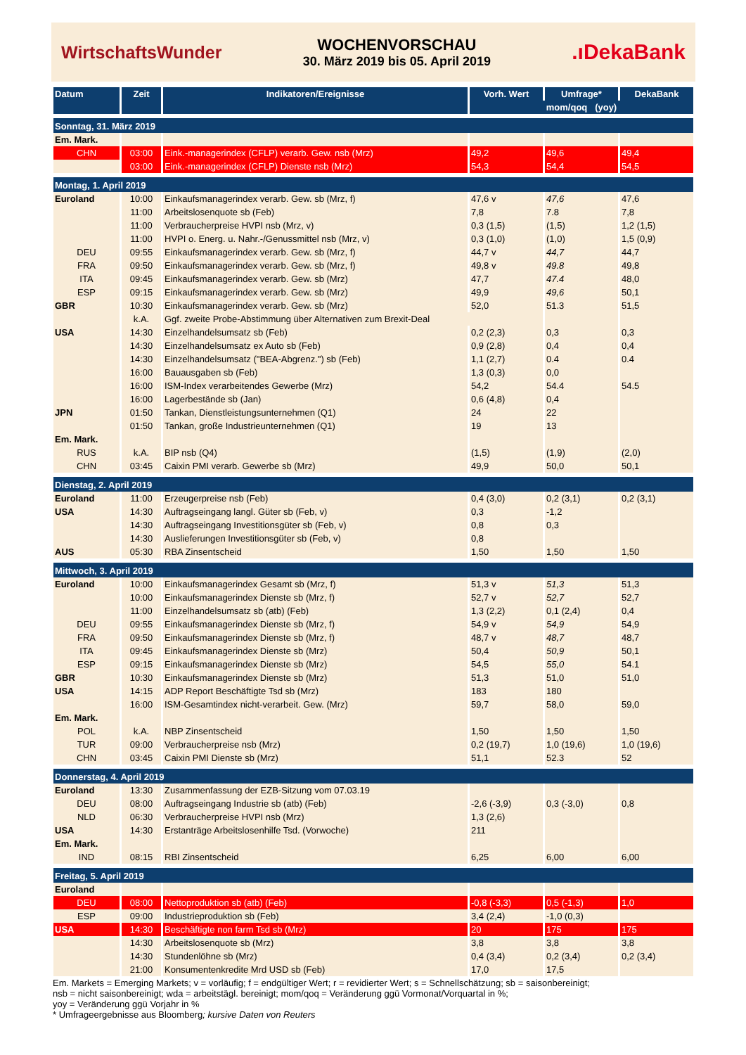WirtschaftsWunder
WOCHENVORSCHAU
30. März 2019 bis 05. April 2019
.ıDekaBank
| Datum | Zeit | Indikatoren/Ereignisse | Vorh. Wert | Umfrage* | DekaBank |
| --- | --- | --- | --- | --- | --- |
| | | | mom/qoq (yoy) | | |
| Sonntag, 31. März 2019 | | | | | |
| Em. Mark. | | | | | |
| CHN | 03:00 | Eink.-managerindex (CFLP) verarb. Gew. nsb (Mrz) | 49,2 | 49,6 | 49,4 |
| | 03:00 | Eink.-managerindex (CFLP) Dienste nsb (Mrz) | 54,3 | 54,4 | 54,5 |
| Montag, 1. April 2019 | | | | | |
| Euroland | 10:00 | Einkaufsmanagerindex verarb. Gew. sb (Mrz, f) | 47,6 v | 47,6 | 47,6 |
| | 11:00 | Arbeitslosenquote sb (Feb) | 7,8 | 7.8 | 7,8 |
| | 11:00 | Verbraucherpreise HVPI nsb (Mrz, v) | 0,3 (1,5) | (1,5) | 1,2 (1,5) |
| | 11:00 | HVPI o. Energ. u. Nahr.-/Genussmittel nsb (Mrz, v) | 0,3 (1,0) | (1,0) | 1,5 (0,9) |
| DEU | 09:55 | Einkaufsmanagerindex verarb. Gew. sb (Mrz, f) | 44,7 v | 44,7 | 44,7 |
| FRA | 09:50 | Einkaufsmanagerindex verarb. Gew. sb (Mrz, f) | 49,8 v | 49.8 | 49,8 |
| ITA | 09:45 | Einkaufsmanagerindex verarb. Gew. sb (Mrz) | 47,7 | 47.4 | 48,0 |
| ESP | 09:15 | Einkaufsmanagerindex verarb. Gew. sb (Mrz) | 49,9 | 49,6 | 50,1 |
| GBR | 10:30 | Einkaufsmanagerindex verarb. Gew. sb (Mrz) | 52,0 | 51.3 | 51,5 |
| | k.A. | Ggf. zweite Probe-Abstimmung über Alternativen zum Brexit-Deal | | | |
| USA | 14:30 | Einzelhandelsumsatz sb (Feb) | 0,2 (2,3) | 0,3 | 0,3 |
| | 14:30 | Einzelhandelsumsatz ex Auto sb (Feb) | 0,9 (2,8) | 0,4 | 0,4 |
| | 14:30 | Einzelhandelsumsatz ("BEA-Abgrenz.") sb (Feb) | 1,1 (2,7) | 0.4 | 0.4 |
| | 16:00 | Bauausgaben sb (Feb) | 1,3 (0,3) | 0,0 | |
| | 16:00 | ISM-Index verarbeitendes Gewerbe (Mrz) | 54,2 | 54.4 | 54.5 |
| | 16:00 | Lagerbestände sb (Jan) | 0,6 (4,8) | 0,4 | |
| JPN | 01:50 | Tankan, Dienstleistungsunternehmen (Q1) | 24 | 22 | |
| | 01:50 | Tankan, große Industrieunternehmen (Q1) | 19 | 13 | |
| Em. Mark. | | | | | |
| RUS | k.A. | BIP nsb (Q4) | (1,5) | (1,9) | (2,0) |
| CHN | 03:45 | Caixin PMI verarb. Gewerbe sb (Mrz) | 49,9 | 50,0 | 50,1 |
| Dienstag, 2. April 2019 | | | | | |
| Euroland | 11:00 | Erzeugerpreise nsb (Feb) | 0,4 (3,0) | 0,2 (3,1) | 0,2 (3,1) |
| USA | 14:30 | Auftragseingang langl. Güter sb (Feb, v) | 0,3 | -1,2 | |
| | 14:30 | Auftragseingang Investitionsgüter sb (Feb, v) | 0,8 | 0,3 | |
| | 14:30 | Auslieferungen Investitionsgüter sb (Feb, v) | 0,8 | | |
| AUS | 05:30 | RBA Zinsentscheid | 1,50 | 1,50 | 1,50 |
| Mittwoch, 3. April 2019 | | | | | |
| Euroland | 10:00 | Einkaufsmanagerindex Gesamt sb (Mrz, f) | 51,3 v | 51,3 | 51,3 |
| | 10:00 | Einkaufsmanagerindex Dienste sb (Mrz, f) | 52,7 v | 52,7 | 52,7 |
| | 11:00 | Einzelhandelsumsatz sb (atb) (Feb) | 1,3 (2,2) | 0,1 (2,4) | 0,4 |
| DEU | 09:55 | Einkaufsmanagerindex Dienste sb (Mrz, f) | 54,9 v | 54,9 | 54,9 |
| FRA | 09:50 | Einkaufsmanagerindex Dienste sb (Mrz, f) | 48,7 v | 48,7 | 48,7 |
| ITA | 09:45 | Einkaufsmanagerindex Dienste sb (Mrz) | 50,4 | 50,9 | 50,1 |
| ESP | 09:15 | Einkaufsmanagerindex Dienste sb (Mrz) | 54,5 | 55,0 | 54.1 |
| GBR | 10:30 | Einkaufsmanagerindex Dienste sb (Mrz) | 51,3 | 51,0 | 51,0 |
| USA | 14:15 | ADP Report Beschäftigte Tsd sb (Mrz) | 183 | 180 | |
| | 16:00 | ISM-Gesamtindex nicht-verarbeit. Gew. (Mrz) | 59,7 | 58,0 | 59,0 |
| Em. Mark. | | | | | |
| POL | k.A. | NBP Zinsentscheid | 1,50 | 1,50 | 1,50 |
| TUR | 09:00 | Verbraucherpreise nsb (Mrz) | 0,2 (19,7) | 1,0 (19,6) | 1,0 (19,6) |
| CHN | 03:45 | Caixin PMI Dienste sb (Mrz) | 51,1 | 52.3 | 52 |
| Donnerstag, 4. April 2019 | | | | | |
| Euroland | 13:30 | Zusammenfassung der EZB-Sitzung vom 07.03.19 | | | |
| DEU | 08:00 | Auftragseingang Industrie sb (atb) (Feb) | -2,6 (-3,9) | 0,3 (-3,0) | 0,8 |
| NLD | 06:30 | Verbraucherpreise HVPI nsb (Mrz) | 1,3 (2,6) | | |
| USA | 14:30 | Erstanträge Arbeitslosenhilfe Tsd. (Vorwoche) | 211 | | |
| Em. Mark. | | | | | |
| IND | 08:15 | RBI Zinsentscheid | 6,25 | 6,00 | 6,00 |
| Freitag, 5. April 2019 | | | | | |
| Euroland | | | | | |
| DEU | 08:00 | Nettoproduktion sb (atb) (Feb) | -0,8 (-3,3) | 0,5 (-1,3) | 1,0 |
| ESP | 09:00 | Industrieproduktion sb (Feb) | 3,4 (2,4) | -1,0 (0,3) | |
| USA | 14:30 | Beschäftigte non farm Tsd sb (Mrz) | 20 | 175 | 175 |
| | 14:30 | Arbeitslosenquote sb (Mrz) | 3,8 | 3,8 | 3,8 |
| | 14:30 | Stundenlöhne sb (Mrz) | 0,4 (3,4) | 0,2 (3,4) | 0,2 (3,4) |
| | 21:00 | Konsumentenkredite Mrd USD sb (Feb) | 17,0 | 17,5 | |
Em. Markets = Emerging Markets; v = vorläufig; f = endgültiger Wert; r = revidierter Wert; s = Schnellschätzung; sb = saisonbereinigt;
nsb = nicht saisonbereinigt; wda = arbeitstägl. bereinigt; mom/qoq = Veränderung ggü Vormonat/Vorquartal in %;
yoy = Veränderung ggü Vorjahr in %
* Umfrageergebnisse aus Bloomberg; kursive Daten von Reuters